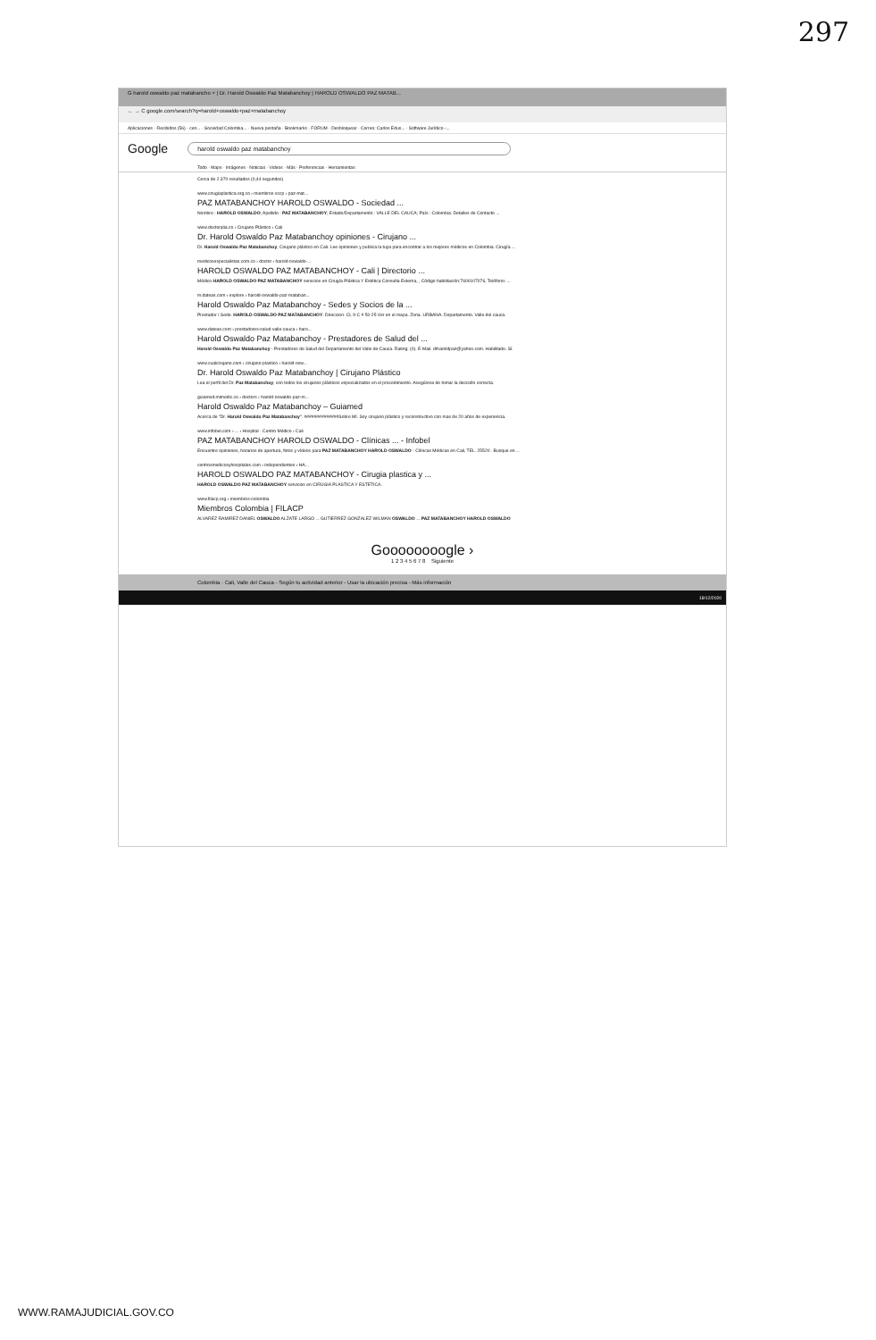297
G harold oswaldo paz matabancho × | Dr. Harold Oswaldo Paz Matabanchoy | HAROLD OSWALDO PAZ MATAB...
← → C google.com/search?q=harold+oswaldo+paz+matabanchoy
Aplicaciones · Recibidos (56) - cen... · Sociedad Colombia... · Nueva pestaña · Bookmarks · FORUM · Desbloquear · Correo: Carlos Edus... · Software Jurídico -...
Google harold oswaldo paz matabanchoy
Todo · Maps · Imágenes · Noticias · Videos · Más · Preferencias · Herramientas
Cerca de 2.370 resultados (0,44 segundos)
www.cirugiaplastica.org.co › miembros-sccp › paz-mat...
PAZ MATABANCHOY HAROLD OSWALDO - Sociedad ...
Nombre : HAROLD OSWALDO; Apellido : PAZ MATABANCHOY; Estado/Departamento : VALLE DEL CAUCA; País : Colombia. Detalles de Contacto ...
www.doctoralia.co › Cirujano Plástico › Cali
Dr. Harold Oswaldo Paz Matabanchoy opiniones - Cirujano ...
Dr. Harold Oswaldo Paz Matabanchoy, Cirujano plástico en Cali. Lee opiniones y publica la tuya para encontrar a los mejores médicos en Colombia. Cirugía ...
medicosespecialistas.com.co › doctor › harold-oswaldo-...
HAROLD OSWALDO PAZ MATABANCHOY - Cali | Directorio ...
Médico HAROLD OSWALDO PAZ MATABANCHOY servicios en Cirugía Plástica Y Estética Consulta Externa, , Código habilitación:7600107076, Teléfono: ...
m.dateas.com › explore › harold-oswaldo-paz-mataban...
Harold Oswaldo Paz Matabanchoy - Sedes y Socios de la ...
Prestador / Sede. HAROLD OSWALDO PAZ MATABANCHOY. Direccion. CL 9 C # 50-25 Ver en el mapa. Zona. URBANA. Departamento. Valle del cauca.
www.dateas.com › prestadores-salud-valle-cauca › haro...
Harold Oswaldo Paz Matabanchoy - Prestadores de Salud del ...
Harold Oswaldo Paz Matabanchoy - Prestadores de Salud del Departamento del Valle de Cauca. Rating: (0). E-Mail. drharoldpaz@yahoo.com. Habilitado. Sí.
www.cualcirujano.com › cirujano-plastico › harold-osw...
Dr. Harold Oswaldo Paz Matabanchoy | Cirujano Plástico
Lea el perfil del Dr. Paz Matabanchoy, con todos los cirujanos plásticos especializados en el procedimiento. Asegúrese de tomar la decisión correcta.
guiamed.mimedic.co › doctors › harold-oswaldo-paz-m...
Harold Oswaldo Paz Matabanchoy – Guiamed
Acerca de "Dr. Harold Oswaldo Paz Matabanchoy". ##############Sobre Mí. Soy cirujano plástico y reconstructivo con mas de 20 años de experiencia.
www.infobel.com › ... › Hospital - Centro Médico › Cali
PAZ MATABANCHOY HAROLD OSWALDO - Clínicas ... - Infobel
Encuentre opiniones, horarios de apertura, fotos y vídeos para PAZ MATABANCHOY HAROLD OSWALDO - Clínicas Médicas en Cali, TEL. 25520 . Busque en ...
centrosmedicosyhospitales.com › independientes › HA...
HAROLD OSWALDO PAZ MATABANCHOY - Cirugia plastica y ...
HAROLD OSWALDO PAZ MATABANCHOY servicios en CIRUGIA PLASTICA Y ESTETICA.
www.filacp.org › miembros-colombia
Miembros Colombia | FILACP
ALVAREZ RAMIREZ DANIEL OSWALDO ALZATE LARGO ... GUTIERREZ GONZALEZ WILMAN OSWALDO ... PAZ MATABANCHOY HAROLD OSWALDO
Goooooooogle ›
1 2 3 4 5 6 7 8 Siguiente
Colombia · Cali, Valle del Cauca - Según tu actividad anterior - Usar la ubicación precisa - Más información
18/12/2020
WWW.RAMAJUDICIAL.GOV.CO